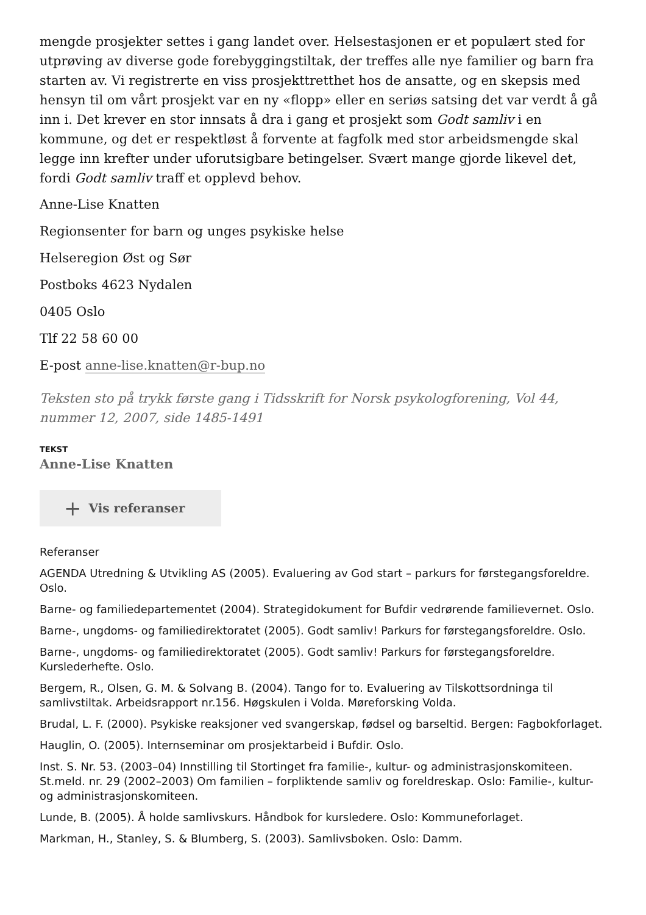mengde prosjekter settes i gang landet over. Helsestasjonen er et populært sted for utprøving av diverse gode forebyggingstiltak, der treffes alle nye familier og barn fra starten av. Vi registrerte en viss prosjekttretthet hos de ansatte, og en skepsis med hensyn til om vårt prosjekt var en ny «flopp» eller en seriøs satsing det var verdt å gå inn i. Det krever en stor innsats å dra i gang et prosjekt som Godt samliv i en kommune, og det er respektløst å forvente at fagfolk med stor arbeidsmengde skal legge inn krefter under uforutsigbare betingelser. Svært mange gjorde likevel det, fordi Godt samliv traff et opplevd behov.
Anne-Lise Knatten
Regionsenter for barn og unges psykiske helse
Helseregion Øst og Sør
Postboks 4623 Nydalen
0405 Oslo
Tlf 22 58 60 00
E-post anne-lise.knatten@r-bup.no
Teksten sto på trykk første gang i Tidsskrift for Norsk psykologforening, Vol 44, nummer 12, 2007, side 1485-1491
TEKST
Anne-Lise Knatten
+ Vis referanser
Referanser
AGENDA Utredning & Utvikling AS (2005). Evaluering av God start – parkurs for førstegangsforeldre. Oslo.
Barne- og familiedepartementet (2004). Strategidokument for Bufdir vedrørende familievernet. Oslo.
Barne-, ungdoms- og familiedirektoratet (2005). Godt samliv! Parkurs for førstegangsforeldre. Oslo.
Barne-, ungdoms- og familiedirektoratet (2005). Godt samliv! Parkurs for førstegangsforeldre. Kurslederhefte. Oslo.
Bergem, R., Olsen, G. M. & Solvang B. (2004). Tango for to. Evaluering av Tilskottsordninga til samlivstiltak. Arbeidsrapport nr.156. Høgskulen i Volda. Møreforsking Volda.
Brudal, L. F. (2000). Psykiske reaksjoner ved svangerskap, fødsel og barseltid. Bergen: Fagbokforlaget.
Hauglin, O. (2005). Internseminar om prosjektarbeid i Bufdir. Oslo.
Inst. S. Nr. 53. (2003–04) Innstilling til Stortinget fra familie-, kultur- og administrasjonskomiteen. St.meld. nr. 29 (2002–2003) Om familien – forpliktende samliv og foreldreskap. Oslo: Familie-, kultur- og administrasjonskomiteen.
Lunde, B. (2005). Å holde samlivskurs. Håndbok for kursledere. Oslo: Kommuneforlaget.
Markman, H., Stanley, S. & Blumberg, S. (2003). Samlivsboken. Oslo: Damm.